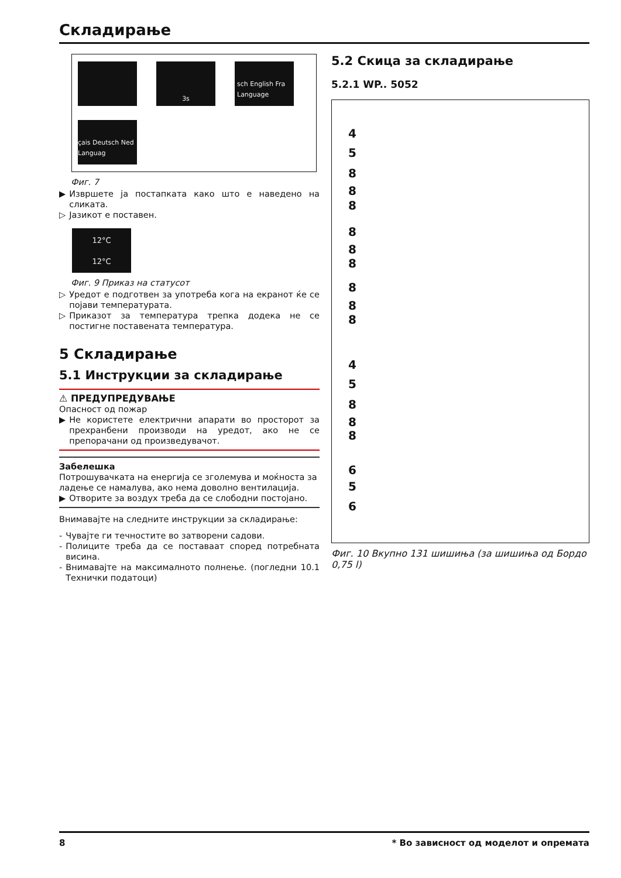Складирање
3s
sch English Fra
Language
çais Deutsch Ned
Languag
Фиг. 7
▶ Извршете ја постапката како што е наведено на сликата.
▷ Јазикот е поставен.
12°C
12°C
Фиг. 9 Приказ на статусот
▷ Уредот е подготвен за употреба кога на екранот ќе се појави температурата.
▷ Приказот за температура трепка додека не се постигне поставената температура.
5 Складирање
5.1 Инструкции за складирање
⚠ ПРЕДУПРЕДУВАЊЕ
Опасност од пожар
▶ Не користете електрични апарати во просторот за прехранбени производи на уредот, ако не се препорачани од произведувачот.
Забелешка
Потрошувачката на енергија се зголемува и моќноста за ладење се намалува, ако нема доволно вентилација.
▶ Отворите за воздух треба да се слободни постојано.
Внимавајте на следните инструкции за складирање:
- Чувајте ги течностите во затворени садови.
- Полиците треба да се поставаат според потребната висина.
- Внимавајте на максималното полнење. (погледни 10.1 Технички податоци)
5.2 Скица за складирање
5.2.1 WP.. 5052
4
5
8
8
8
8
8
8
8
8
8
4
5
8
8
8
6
5
6
Фиг. 10 Вкупно 131 шишиња (за шишиња од Бордо 0,75 l)
8 * Во зависност од моделот и опремата